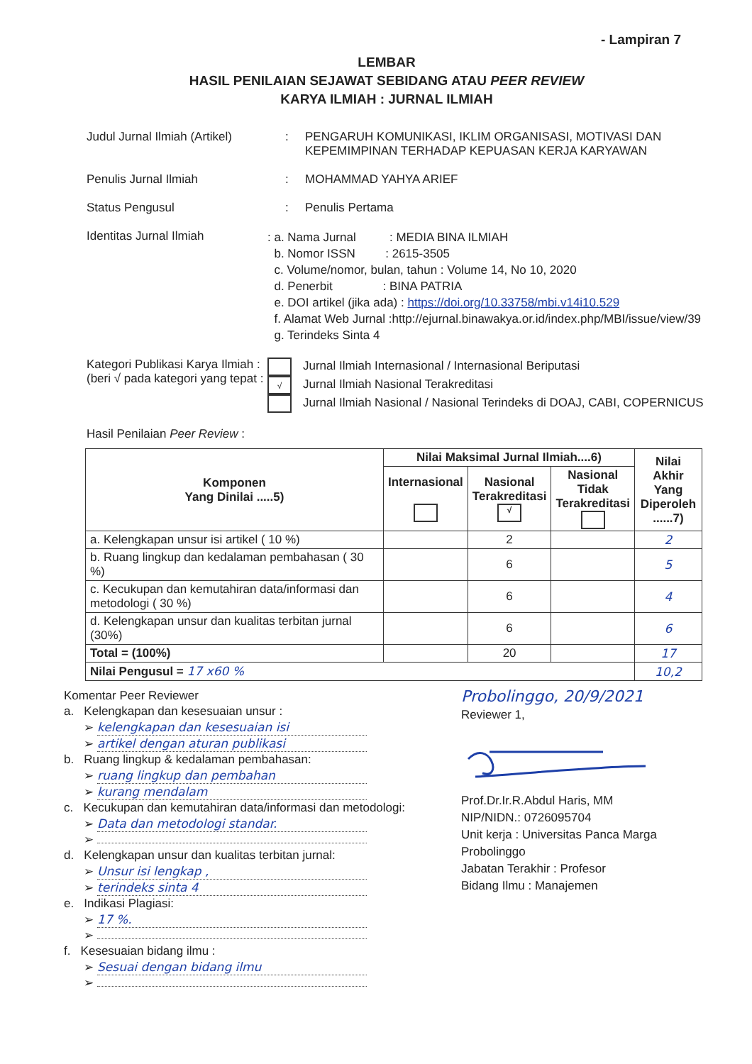- Lampiran 7
LEMBAR
HASIL PENILAIAN SEJAWAT SEBIDANG ATAU PEER REVIEW
KARYA ILMIAH : JURNAL ILMIAH
Judul Jurnal Ilmiah (Artikel)
: PENGARUH KOMUNIKASI, IKLIM ORGANISASI, MOTIVASI DAN
KEPEMIMPINAN TERHADAP KEPUASAN KERJA KARYAWAN
Penulis Jurnal Ilmiah : MOHAMMAD YAHYA ARIEF
Status Pengusul : Penulis Pertama
Identitas Jurnal Ilmiah
: a. Nama Jurnal : MEDIA BINA ILMIAH
b. Nomor ISSN : 2615-3505
c. Volume/nomor, bulan, tahun : Volume 14, No 10, 2020
d. Penerbit : BINA PATRIA
e. DOI artikel (jika ada) : https://doi.org/10.33758/mbi.v14i10.529
f. Alamat Web Jurnal :http://ejurnal.binawakya.or.id/index.php/MBI/issue/view/39
g. Terindeks Sinta 4
Kategori Publikasi Karya Ilmiah :
(beri √ pada kategori yang tepat :
Jurnal Ilmiah Internasional / Internasional Beriputasi
√ Jurnal Ilmiah Nasional Terakreditasi
Jurnal Ilmiah Nasional / Nasional Terindeks di DOAJ, CABI, COPERNICUS
Hasil Penilaian Peer Review :
| Komponen Yang Dinilai .....5) | Nilai Maksimal Jurnal Ilmiah....6) | | | Nilai Akhir Yang Diperoleh ......7) |
| --- | --- | --- | --- | --- |
| | Internasional | Nasional Terakreditasi √ | Nasional Tidak Terakreditasi | |
| a. Kelengkapan unsur isi artikel ( 10 %) | | 2 | | 2 |
| b. Ruang lingkup dan kedalaman pembahasan ( 30 %) | | 6 | | 5 |
| c. Kecukupan dan kemutahiran data/informasi dan metodologi ( 30 %) | | 6 | | 4 |
| d. Kelengkapan unsur dan kualitas terbitan jurnal (30%) | | 6 | | 6 |
| Total = (100%) | | 20 | | 17 |
| Nilai Pengusul = 17 x60 % | | | | 10,2 |
Komentar Peer Reviewer
a. Kelengkapan dan kesesuaian unsur :
➢ kelengkapan dan kesesuaian isi
➢ artikel dengan aturan publikasi
b. Ruang lingkup & kedalaman pembahasan:
➢ ruang lingkup dan pembahan
➢ kurang mendalam
c. Kecukupan dan kemutahiran data/informasi dan metodologi:
➢ Data dan metodologi standar.
➢
d. Kelengkapan unsur dan kualitas terbitan jurnal:
➢ Unsur isi lengkap ,
➢ terindeks sinta 4
e. Indikasi Plagiasi:
➢ 17 %.
➢
f. Kesesuaian bidang ilmu :
➢ Sesuai dengan bidang ilmu
➢
Probolinggo, 20/9/2021
Reviewer 1,
Prof.Dr.Ir.R.Abdul Haris, MM
NIP/NIDN.: 0726095704
Unit kerja : Universitas Panca Marga Probolinggo
Jabatan Terakhir : Profesor
Bidang Ilmu : Manajemen